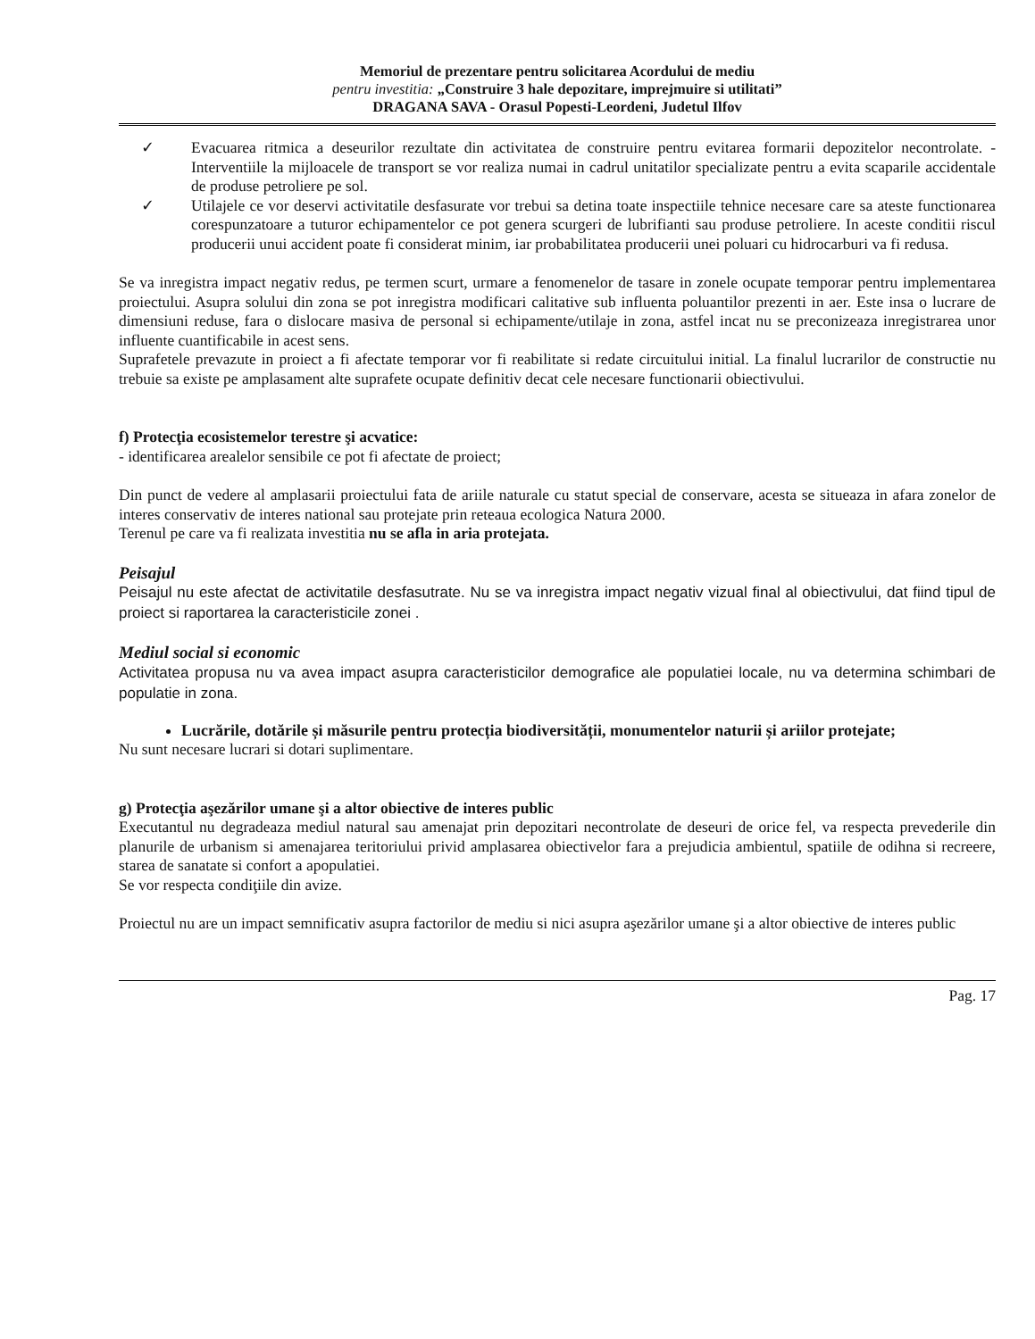Memoriul de prezentare pentru solicitarea Acordului de mediu
pentru investitia: „Construire 3 hale depozitare, imprejmuire si utilitati”
DRAGANA SAVA - Orasul Popesti-Leordeni, Judetul Ilfov
✓ Evacuarea ritmica a deseurilor rezultate din activitatea de construire pentru evitarea formarii depozitelor necontrolate. - Interventiile la mijloacele de transport se vor realiza numai in cadrul unitatilor specializate pentru a evita scaparile accidentale de produse petroliere pe sol.
✓ Utilajele ce vor deservi activitatile desfasurate vor trebui sa detina toate inspectiile tehnice necesare care sa ateste functionarea corespunzatoare a tuturor echipamentelor ce pot genera scurgeri de lubrifianti sau produse petroliere. In aceste conditii riscul producerii unui accident poate fi considerat minim, iar probabilitatea producerii unei poluari cu hidrocarburi va fi redusa.
Se va inregistra impact negativ redus, pe termen scurt, urmare a fenomenelor de tasare in zonele ocupate temporar pentru implementarea proiectului. Asupra solului din zona se pot inregistra modificari calitative sub influenta poluantilor prezenti in aer. Este insa o lucrare de dimensiuni reduse, fara o dislocare masiva de personal si echipamente/utilaje in zona, astfel incat nu se preconizeaza inregistrarea unor influente cuantificabile in acest sens.
Suprafetele prevazute in proiect a fi afectate temporar vor fi reabilitate si redate circuitului initial. La finalul lucrarilor de constructie nu trebuie sa existe pe amplasament alte suprafete ocupate definitiv decat cele necesare functionarii obiectivului.
f) Protecţia ecosistemelor terestre şi acvatice:
- identificarea arealelor sensibile ce pot fi afectate de proiect;
Din punct de vedere al amplasarii proiectului fata de ariile naturale cu statut special de conservare, acesta se situeaza in afara zonelor de interes conservativ de interes national sau protejate prin reteaua ecologica Natura 2000.
Terenul pe care va fi realizata investitia nu se afla in aria protejata.
Peisajul
Peisajul nu este afectat de activitatile desfasutrate. Nu se va inregistra impact negativ vizual final al obiectivului, dat fiind tipul de proiect si raportarea la caracteristicile zonei .
Mediul social si economic
Activitatea propusa nu va avea impact asupra caracteristicilor demografice ale populatiei locale, nu va determina schimbari de populatie in zona.
Lucrările, dotările și măsurile pentru protecția biodiversității, monumentelor naturii și ariilor protejate;
Nu sunt necesare lucrari si dotari suplimentare.
g) Protecţia aşezărilor umane şi a altor obiective de interes public
Executantul nu degradeaza mediul natural sau amenajat prin depozitari necontrolate de deseuri de orice fel, va respecta prevederile din planurile de urbanism si amenajarea teritoriului privid amplasarea obiectivelor fara a prejudicia ambientul, spatiile de odihna si recreere, starea de sanatate si confort a apopulatiei.
Se vor respecta condiţiile din avize.
Proiectul nu are un impact semnificativ asupra factorilor de mediu si nici asupra aşezărilor umane şi a altor obiective de interes public
Pag. 17